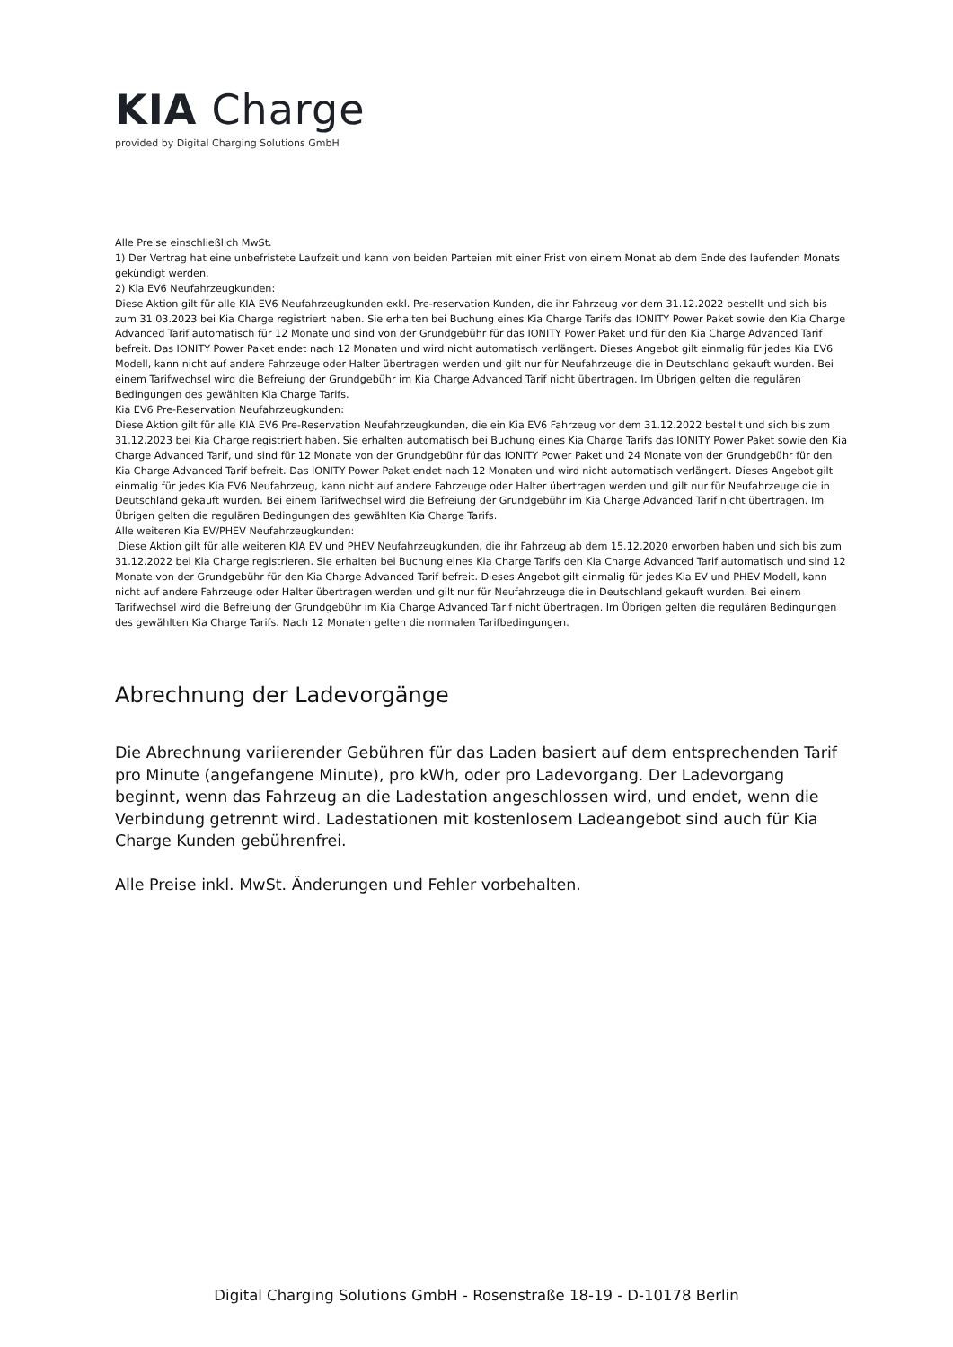KIA Charge
provided by Digital Charging Solutions GmbH
Alle Preise einschließlich MwSt.
1) Der Vertrag hat eine unbefristete Laufzeit und kann von beiden Parteien mit einer Frist von einem Monat ab dem Ende des laufenden Monats gekündigt werden.
2) Kia EV6 Neufahrzeugkunden:
Diese Aktion gilt für alle KIA EV6 Neufahrzeugkunden exkl. Pre-reservation Kunden, die ihr Fahrzeug vor dem 31.12.2022 bestellt und sich bis zum 31.03.2023 bei Kia Charge registriert haben. Sie erhalten bei Buchung eines Kia Charge Tarifs das IONITY Power Paket sowie den Kia Charge Advanced Tarif automatisch für 12 Monate und sind von der Grundgebühr für das IONITY Power Paket und für den Kia Charge Advanced Tarif befreit. Das IONITY Power Paket endet nach 12 Monaten und wird nicht automatisch verlängert. Dieses Angebot gilt einmalig für jedes Kia EV6 Modell, kann nicht auf andere Fahrzeuge oder Halter übertragen werden und gilt nur für Neufahrzeuge die in Deutschland gekauft wurden. Bei einem Tarifwechsel wird die Befreiung der Grundgebühr im Kia Charge Advanced Tarif nicht übertragen. Im Übrigen gelten die regulären Bedingungen des gewählten Kia Charge Tarifs.
Kia EV6 Pre-Reservation Neufahrzeugkunden:
Diese Aktion gilt für alle KIA EV6 Pre-Reservation Neufahrzeugkunden, die ein Kia EV6 Fahrzeug vor dem 31.12.2022 bestellt und sich bis zum 31.12.2023 bei Kia Charge registriert haben. Sie erhalten automatisch bei Buchung eines Kia Charge Tarifs das IONITY Power Paket sowie den Kia Charge Advanced Tarif, und sind für 12 Monate von der Grundgebühr für das IONITY Power Paket und 24 Monate von der Grundgebühr für den Kia Charge Advanced Tarif befreit. Das IONITY Power Paket endet nach 12 Monaten und wird nicht automatisch verlängert. Dieses Angebot gilt einmalig für jedes Kia EV6 Neufahrzeug, kann nicht auf andere Fahrzeuge oder Halter übertragen werden und gilt nur für Neufahrzeuge die in Deutschland gekauft wurden. Bei einem Tarifwechsel wird die Befreiung der Grundgebühr im Kia Charge Advanced Tarif nicht übertragen. Im Übrigen gelten die regulären Bedingungen des gewählten Kia Charge Tarifs.
Alle weiteren Kia EV/PHEV Neufahrzeugkunden:
Diese Aktion gilt für alle weiteren KIA EV und PHEV Neufahrzeugkunden, die ihr Fahrzeug ab dem 15.12.2020 erworben haben und sich bis zum 31.12.2022 bei Kia Charge registrieren. Sie erhalten bei Buchung eines Kia Charge Tarifs den Kia Charge Advanced Tarif automatisch und sind 12 Monate von der Grundgebühr für den Kia Charge Advanced Tarif befreit. Dieses Angebot gilt einmalig für jedes Kia EV und PHEV Modell, kann nicht auf andere Fahrzeuge oder Halter übertragen werden und gilt nur für Neufahrzeuge die in Deutschland gekauft wurden. Bei einem Tarifwechsel wird die Befreiung der Grundgebühr im Kia Charge Advanced Tarif nicht übertragen. Im Übrigen gelten die regulären Bedingungen des gewählten Kia Charge Tarifs. Nach 12 Monaten gelten die normalen Tarifbedingungen.
Abrechnung der Ladevorgänge
Die Abrechnung variierender Gebühren für das Laden basiert auf dem entsprechenden Tarif pro Minute (angefangene Minute), pro kWh, oder pro Ladevorgang. Der Ladevorgang beginnt, wenn das Fahrzeug an die Ladestation angeschlossen wird, und endet, wenn die Verbindung getrennt wird. Ladestationen mit kostenlosem Ladeangebot sind auch für Kia Charge Kunden gebührenfrei.
Alle Preise inkl. MwSt. Änderungen und Fehler vorbehalten.
Digital Charging Solutions GmbH - Rosenstraße 18-19 - D-10178 Berlin